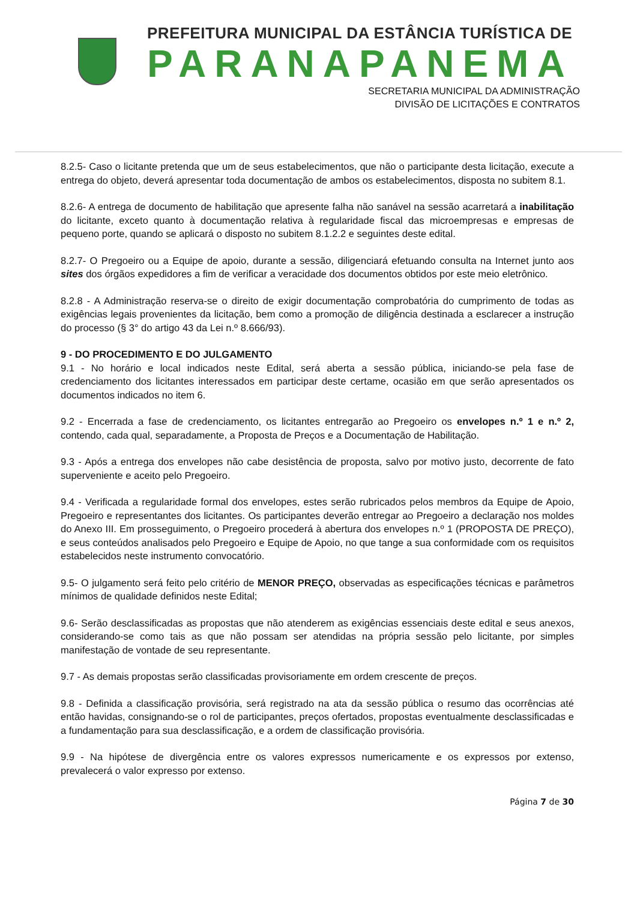PREFEITURA MUNICIPAL DA ESTÂNCIA TURÍSTICA DE
PARANAPANEMA
SECRETARIA MUNICIPAL DA ADMINISTRAÇÃO
DIVISÃO DE LICITAÇÕES E CONTRATOS
8.2.5- Caso o licitante pretenda que um de seus estabelecimentos, que não o participante desta licitação, execute a entrega do objeto, deverá apresentar toda documentação de ambos os estabelecimentos, disposta no subitem 8.1.
8.2.6- A entrega de documento de habilitação que apresente falha não sanável na sessão acarretará a inabilitação do licitante, exceto quanto à documentação relativa à regularidade fiscal das microempresas e empresas de pequeno porte, quando se aplicará o disposto no subitem 8.1.2.2 e seguintes deste edital.
8.2.7- O Pregoeiro ou a Equipe de apoio, durante a sessão, diligenciará efetuando consulta na Internet junto aos sites dos órgãos expedidores a fim de verificar a veracidade dos documentos obtidos por este meio eletrônico.
8.2.8 - A Administração reserva-se o direito de exigir documentação comprobatória do cumprimento de todas as exigências legais provenientes da licitação, bem como a promoção de diligência destinada a esclarecer a instrução do processo (§ 3° do artigo 43 da Lei n.º 8.666/93).
9 - DO PROCEDIMENTO E DO JULGAMENTO
9.1 - No horário e local indicados neste Edital, será aberta a sessão pública, iniciando-se pela fase de credenciamento dos licitantes interessados em participar deste certame, ocasião em que serão apresentados os documentos indicados no item 6.
9.2 - Encerrada a fase de credenciamento, os licitantes entregarão ao Pregoeiro os envelopes n.º 1 e n.º 2, contendo, cada qual, separadamente, a Proposta de Preços e a Documentação de Habilitação.
9.3 - Após a entrega dos envelopes não cabe desistência de proposta, salvo por motivo justo, decorrente de fato superveniente e aceito pelo Pregoeiro.
9.4 - Verificada a regularidade formal dos envelopes, estes serão rubricados pelos membros da Equipe de Apoio, Pregoeiro e representantes dos licitantes. Os participantes deverão entregar ao Pregoeiro a declaração nos moldes do Anexo III. Em prosseguimento, o Pregoeiro procederá à abertura dos envelopes n.º 1 (PROPOSTA DE PREÇO), e seus conteúdos analisados pelo Pregoeiro e Equipe de Apoio, no que tange a sua conformidade com os requisitos estabelecidos neste instrumento convocatório.
9.5- O julgamento será feito pelo critério de MENOR PREÇO, observadas as especificações técnicas e parâmetros mínimos de qualidade definidos neste Edital;
9.6- Serão desclassificadas as propostas que não atenderem as exigências essenciais deste edital e seus anexos, considerando-se como tais as que não possam ser atendidas na própria sessão pelo licitante, por simples manifestação de vontade de seu representante.
9.7 - As demais propostas serão classificadas provisoriamente em ordem crescente de preços.
9.8 - Definida a classificação provisória, será registrado na ata da sessão pública o resumo das ocorrências até então havidas, consignando-se o rol de participantes, preços ofertados, propostas eventualmente desclassificadas e a fundamentação para sua desclassificação, e a ordem de classificação provisória.
9.9 - Na hipótese de divergência entre os valores expressos numericamente e os expressos por extenso, prevalecerá o valor expresso por extenso.
Página 7 de 30